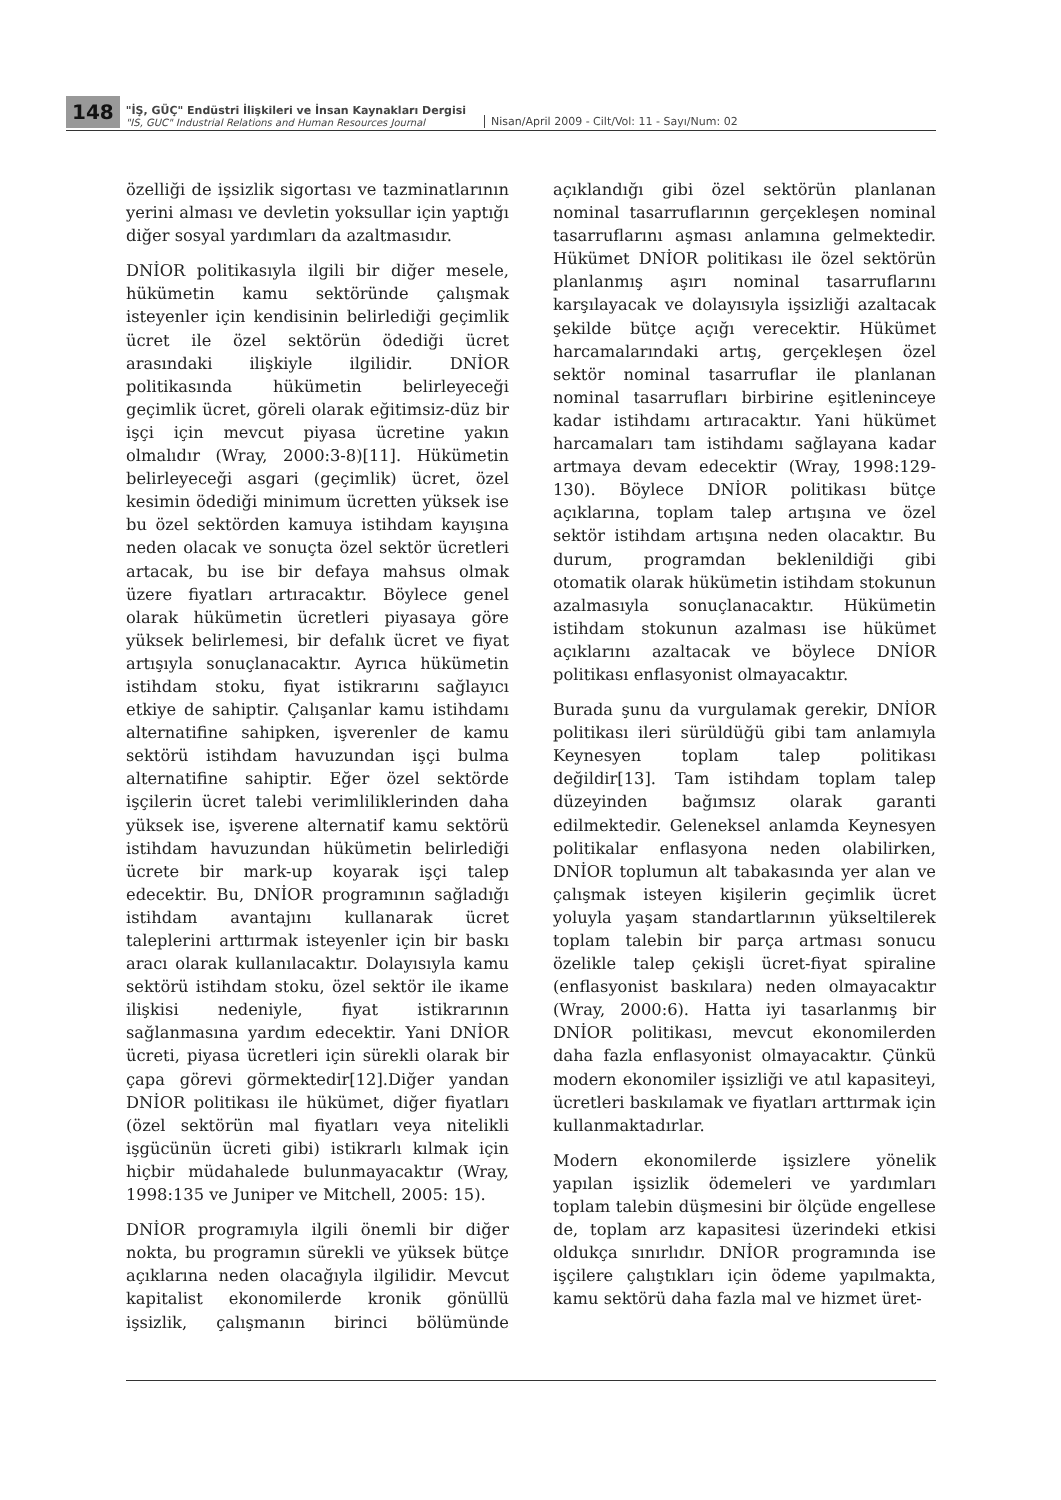148
"İŞ, GÜÇ" Endüstri İlişkileri ve İnsan Kaynakları Dergisi
"IS, GUC" Industrial Relations and Human Resources Journal
Nisan/April 2009 - Cilt/Vol: 11 - Sayı/Num: 02
özelliği de işsizlik sigortası ve tazminatlarının yerini alması ve devletin yoksullar için yaptığı diğer sosyal yardımları da azaltmasıdır.
DNİOR politikasıyla ilgili bir diğer mesele, hükümetin kamu sektöründe çalışmak isteyenler için kendisinin belirlediği geçimlik ücret ile özel sektörün ödediği ücret arasındaki ilişkiyle ilgilidir. DNİOR politikasında hükümetin belirleyeceği geçimlik ücret, göreli olarak eğitimsiz-düz bir işçi için mevcut piyasa ücretine yakın olmalıdır (Wray, 2000:3-8)[11]. Hükümetin belirleyeceği asgari (geçimlik) ücret, özel kesimin ödediği minimum ücretten yüksek ise bu özel sektörden kamuya istihdam kayışına neden olacak ve sonuçta özel sektör ücretleri artacak, bu ise bir defaya mahsus olmak üzere fiyatları artıracaktır. Böylece genel olarak hükümetin ücretleri piyasaya göre yüksek belirlemesi, bir defalık ücret ve fiyat artışıyla sonuçlanacaktır. Ayrıca hükümetin istihdam stoku, fiyat istikrarını sağlayıcı etkiye de sahiptir. Çalışanlar kamu istihdamı alternatifine sahipken, işverenler de kamu sektörü istihdam havuzundan işçi bulma alternatifine sahiptir. Eğer özel sektörde işçilerin ücret talebi verimliliklerinden daha yüksek ise, işverene alternatif kamu sektörü istihdam havuzundan hükümetin belirlediği ücrete bir mark-up koyarak işçi talep edecektir. Bu, DNİOR programının sağladığı istihdam avantajını kullanarak ücret taleplerini arttırmak isteyenler için bir baskı aracı olarak kullanılacaktır. Dolayısıyla kamu sektörü istihdam stoku, özel sektör ile ikame ilişkisi nedeniyle, fiyat istikrarının sağlanmasına yardım edecektir. Yani DNİOR ücreti, piyasa ücretleri için sürekli olarak bir çapa görevi görmektedir[12].Diğer yandan DNİOR politikası ile hükümet, diğer fiyatları (özel sektörün mal fiyatları veya nitelikli işgücünün ücreti gibi) istikrarlı kılmak için hiçbir müdahalede bulunmayacaktır (Wray, 1998:135 ve Juniper ve Mitchell, 2005: 15).
DNİOR programıyla ilgili önemli bir diğer nokta, bu programın sürekli ve yüksek bütçe açıklarına neden olacağıyla ilgilidir. Mevcut kapitalist ekonomilerde kronik gönüllü işsizlik, çalışmanın birinci bölümünde açıklandığı gibi özel sektörün planlanan nominal tasarruflarının gerçekleşen nominal tasarruflarını aşması anlamına gelmektedir. Hükümet DNİOR politikası ile özel sektörün planlanmış aşırı nominal tasarruflarını karşılayacak ve dolayısıyla işsizliği azaltacak şekilde bütçe açığı verecektir. Hükümet harcamalarındaki artış, gerçekleşen özel sektör nominal tasarruflar ile planlanan nominal tasarrufları birbirine eşitleninceye kadar istihdamı artıracaktır. Yani hükümet harcamaları tam istihdamı sağlayana kadar artmaya devam edecektir (Wray, 1998:129-130). Böylece DNİOR politikası bütçe açıklarına, toplam talep artışına ve özel sektör istihdam artışına neden olacaktır. Bu durum, programdan beklenildiği gibi otomatik olarak hükümetin istihdam stokunun azalmasıyla sonuçlanacaktır. Hükümetin istihdam stokunun azalması ise hükümet açıklarını azaltacak ve böylece DNİOR politikası enflasyonist olmayacaktır.
Burada şunu da vurgulamak gerekir, DNİOR politikası ileri sürüldüğü gibi tam anlamıyla Keynesyen toplam talep politikası değildir[13]. Tam istihdam toplam talep düzeyinden bağımsız olarak garanti edilmektedir. Geleneksel anlamda Keynesyen politikalar enflasyona neden olabilirken, DNİOR toplumun alt tabakasında yer alan ve çalışmak isteyen kişilerin geçimlik ücret yoluyla yaşam standartlarının yükseltilerek toplam talebin bir parça artması sonucu özelikle talep çekişli ücret-fiyat spiraline (enflasyonist baskılara) neden olmayacaktır (Wray, 2000:6). Hatta iyi tasarlanmış bir DNİOR politikası, mevcut ekonomilerden daha fazla enflasyonist olmayacaktır. Çünkü modern ekonomiler işsizliği ve atıl kapasiteyi, ücretleri baskılamak ve fiyatları arttırmak için kullanmaktadırlar.
Modern ekonomilerde işsizlere yönelik yapılan işsizlik ödemeleri ve yardımları toplam talebin düşmesini bir ölçüde engellese de, toplam arz kapasitesi üzerindeki etkisi oldukça sınırlıdır. DNİOR programında ise işçilere çalıştıkları için ödeme yapılmakta, kamu sektörü daha fazla mal ve hizmet üret-